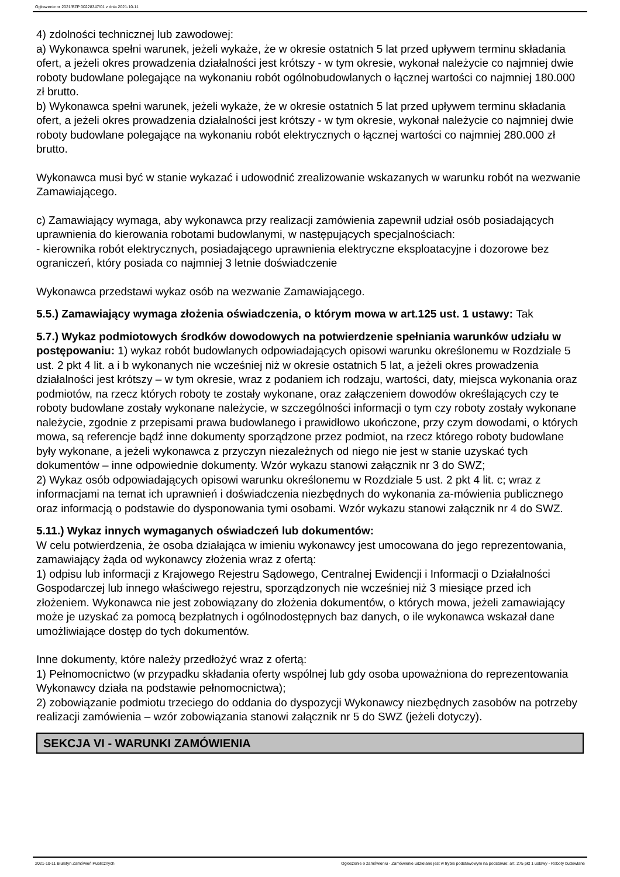Ogłoszenie nr 2021/BZP 00228347/01 z dnia 2021-10-11
4) zdolności technicznej lub zawodowej:
a) Wykonawca spełni warunek, jeżeli wykaże, że w okresie ostatnich 5 lat przed upływem terminu składania ofert, a jeżeli okres prowadzenia działalności jest krótszy - w tym okresie, wykonał należycie co najmniej dwie roboty budowlane polegające na wykonaniu robót ogólnobudowlanych o łącznej wartości co najmniej 180.000 zł brutto.
b) Wykonawca spełni warunek, jeżeli wykaże, że w okresie ostatnich 5 lat przed upływem terminu składania ofert, a jeżeli okres prowadzenia działalności jest krótszy - w tym okresie, wykonał należycie co najmniej dwie roboty budowlane polegające na wykonaniu robót elektrycznych o łącznej wartości co najmniej 280.000 zł brutto.
Wykonawca musi być w stanie wykazać i udowodnić zrealizowanie wskazanych w warunku robót na wezwanie Zamawiającego.
c) Zamawiający wymaga, aby wykonawca przy realizacji zamówienia zapewnił udział osób posiadających uprawnienia do kierowania robotami budowlanymi, w następujących specjalnościach:
- kierownika robót elektrycznych, posiadającego uprawnienia elektryczne eksploatacyjne i dozorowe bez ograniczeń, który posiada co najmniej 3 letnie doświadczenie
Wykonawca przedstawi wykaz osób na wezwanie Zamawiającego.
5.5.) Zamawiający wymaga złożenia oświadczenia, o którym mowa w art.125 ust. 1 ustawy: Tak
5.7.) Wykaz podmiotowych środków dowodowych na potwierdzenie spełniania warunków udziału w postępowaniu: 1) wykaz robót budowlanych odpowiadających opisowi warunku określonemu w Rozdziale 5 ust. 2 pkt 4 lit. a i b wykonanych nie wcześniej niż w okresie ostatnich 5 lat, a jeżeli okres prowadzenia działalności jest krótszy – w tym okresie, wraz z podaniem ich rodzaju, wartości, daty, miejsca wykonania oraz podmiotów, na rzecz których roboty te zostały wykonane, oraz załączeniem dowodów określających czy te roboty budowlane zostały wykonane należycie, w szczególności informacji o tym czy roboty zostały wykonane należycie, zgodnie z przepisami prawa budowlanego i prawidłowo ukończone, przy czym dowodami, o których mowa, są referencje bądź inne dokumenty sporządzone przez podmiot, na rzecz którego roboty budowlane były wykonane, a jeżeli wykonawca z przyczyn niezależnych od niego nie jest w stanie uzyskać tych dokumentów – inne odpowiednie dokumenty. Wzór wykazu stanowi załącznik nr 3 do SWZ;
2) Wykaz osób odpowiadających opisowi warunku określonemu w Rozdziale 5 ust. 2 pkt 4 lit. c; wraz z informacjami na temat ich uprawnień i doświadczenia niezbędnych do wykonania za-mówienia publicznego oraz informacją o podstawie do dysponowania tymi osobami. Wzór wykazu stanowi załącznik nr 4 do SWZ.
5.11.) Wykaz innych wymaganych oświadczeń lub dokumentów:
W celu potwierdzenia, że osoba działająca w imieniu wykonawcy jest umocowana do jego reprezentowania, zamawiający żąda od wykonawcy złożenia wraz z ofertą:
1) odpisu lub informacji z Krajowego Rejestru Sądowego, Centralnej Ewidencji i Informacji o Działalności Gospodarczej lub innego właściwego rejestru, sporządzonych nie wcześniej niż 3 miesiące przed ich złożeniem. Wykonawca nie jest zobowiązany do złożenia dokumentów, o których mowa, jeżeli zamawiający może je uzyskać za pomocą bezpłatnych i ogólnodostępnych baz danych, o ile wykonawca wskazał dane umożliwiające dostęp do tych dokumentów.
Inne dokumenty, które należy przedłożyć wraz z ofertą:
1) Pełnomocnictwo (w przypadku składania oferty wspólnej lub gdy osoba upoważniona do reprezentowania Wykonawcy działa na podstawie pełnomocnictwa);
2) zobowiązanie podmiotu trzeciego do oddania do dyspozycji Wykonawcy niezbędnych zasobów na potrzeby realizacji zamówienia – wzór zobowiązania stanowi załącznik nr 5 do SWZ (jeżeli dotyczy).
SEKCJA VI - WARUNKI ZAMÓWIENIA
2021-10-11 Biuletyn Zamówień Publicznych Ogłoszenie o zamówieniu - Zamówienie udzielane jest w trybie podstawowym na podstawie: art. 275 pkt 1 ustawy - Roboty budowlane